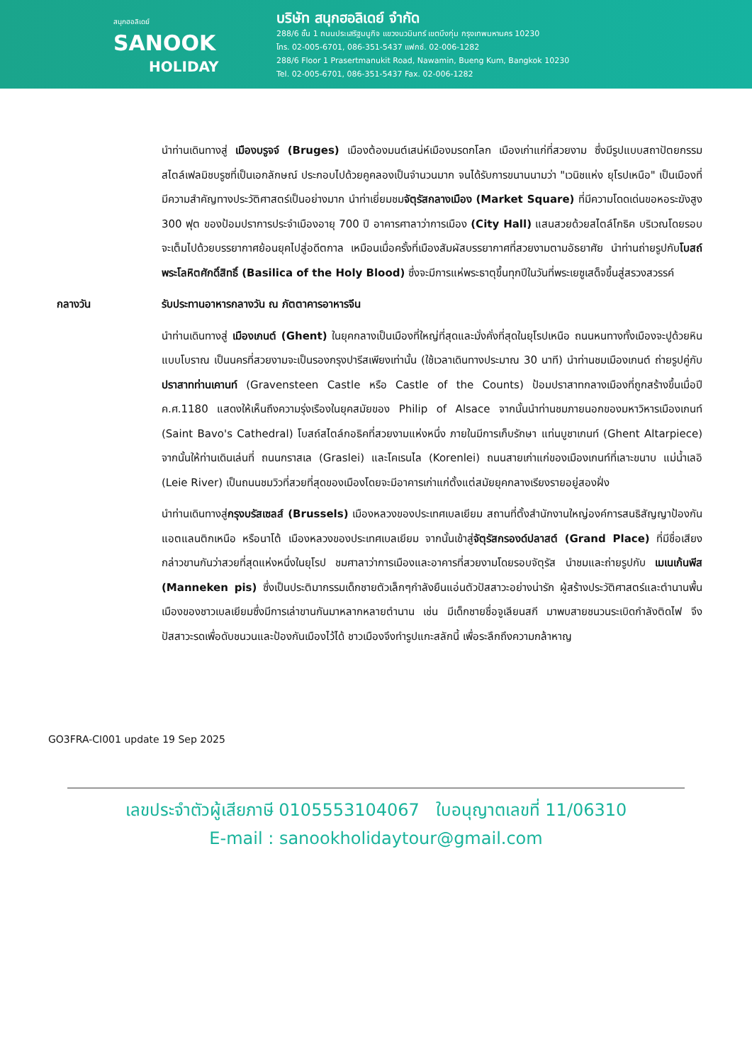สนุกฮอลิเดย์
SANOOK
HOLIDAY
บริษัท สนุกฮอลิเดย์ จำกัด
288/6 ชั้น 1 ถนนประเสริฐมนูกิจ แขวงนวมินทร์ เขตบึงกุ่ม กรุงเทพมหานคร 10230
โทร. 02-005-6701, 086-351-5437 แฟกซ์. 02-006-1282
288/6 Floor 1 Prasertmanukit Road, Nawamin, Bueng Kum, Bangkok 10230
Tel. 02-005-6701, 086-351-5437 Fax. 02-006-1282
นำท่านเดินทางสู่ เมืองบรูจจ์ (Bruges) เมืองต้องมนต์เสน่ห์เมืองมรดกโลก เมืองเก่าแก่ที่สวยงาม ซึ่งมีรูปแบบสถาปัตยกรรมสไตล์เฟลมิชบรูซที่เป็นเอกลักษณ์ ประกอบไปด้วยคูคลองเป็นจำนวนมาก จนได้รับการขนานนามว่า "เวนิชแห่ง ยุโรปเหนือ" เป็นเมืองที่มีความสำคัญทางประวัติศาสตร์เป็นอย่างมาก นำท่าเยี่ยมชมจัตุรัสกลางเมือง (Market Square) ที่มีความโดดเด่นขอหอระฆังสูง 300 ฟุต ของป้อมปราการประจำเมืองอายุ 700 ปี อาคารศาลาว่าการเมือง (City Hall) แสนสวยด้วยสไตล์โกธิค บริเวณโดยรอบจะเต็มไปด้วยบรรยากาศย้อนยุคไปสู่อดีตกาล เหมือนเมื่อครั้งที่เมืองสัมผัสบรรยากาศที่สวยงามตามอัธยาศัย นำท่านถ่ายรูปกับโบสถ์พระโลหิตศักดิ์สิทธิ์ (Basilica of the Holy Blood) ซึ่งจะมีการแห่พระธาตุขึ้นทุกปีในวันที่พระเยซูเสด็จขึ้นสู่สรวงสวรรค์
กลางวัน รับประทานอาหารกลางวัน ณ ภัตตาคารอาหารจีน
นำท่านเดินทางสู่ เมืองเกนต์ (Ghent) ในยุคกลางเป็นเมืองที่ใหญ่ที่สุดและมั่งคั่งที่สุดในยุโรปเหนือ ถนนหนทางทั้งเมืองจะปูด้วยหินแบบโบราณ เป็นนครที่สวยงามจะเป็นรองกรุงปารีสเพียงเท่านั้น (ใช้เวลาเดินทางประมาณ 30 นาที) นำท่านชมเมืองเกนต์ ถ่ายรูปคู่กับ ปราสาทท่านเคานท์ (Gravensteen Castle หรือ Castle of the Counts) ป้อมปราสาทกลางเมืองที่ถูกสร้างขึ้นเมื่อปี ค.ศ.1180 แสดงให้เห็นถึงความรุ่งเรืองในยุคสมัยของ Philip of Alsace จากนั้นนำท่านชมภายนอกของมหาวิหารเมืองเกนท์ (Saint Bavo's Cathedral) โบสถ์สไตล์กอธิคที่สวยงามแห่งหนึ่ง ภายในมีการเก็บรักษา แท่นบูชาเกนท์ (Ghent Altarpiece) จากนั้นให้ท่านเดินเล่นที่ ถนนกราสเล (Graslei) และโคเรนไล (Korenlei) ถนนสายเก่าแก่ของเมืองเกนท์ที่เลาะขนาบ แม่น้ำเลอิ (Leie River) เป็นถนนชมวิวที่สวยที่สุดของเมืองโดยจะมีอาคารเก่าแก่ตั้งแต่สมัยยุคกลางเรียงรายอยู่สองฝั่ง
นำท่านเดินทางสู่กรุงบรัสเซลส์ (Brussels) เมืองหลวงของประเทศเบลเยียม สถานที่ตั้งสำนักงานใหญ่องค์การสนธิสัญญาป้องกันแอตแลนติกเหนือ หรือนาโต้ เมืองหลวงของประเทศเบลเยียม จากนั้นเข้าสู่จัตุรัสกรองด์ปลาสต์ (Grand Place) ที่มีชื่อเสียงกล่าวขานกันว่าสวยที่สุดแห่งหนึ่งในยุโรป ชมศาลาว่าการเมืองและอาคารที่สวยงามโดยรอบจัตุรัส นำชมและถ่ายรูปกับ เมเนเก้นพีส (Manneken pis) ซึ่งเป็นประติมากรรมเด็กชายตัวเล็กๆกำลังยืนแอ่นตัวปัสสาวะอย่างน่ารัก ผู้สร้างประวัติศาสตร์และตำนานพื้นเมืองของชาวเบลเยียมซึ่งมีการเล่าขานกันมาหลากหลายตำนาน เช่น มีเด็กชายชื่อจูเลียนสกี มาพบสายชนวนระเบิดกำลังติดไฟ จึงปัสสาวะรดเพื่อดับชนวนและป้องกันเมืองไว้ได้ ชาวเมืองจึงทำรูปแกะสลักนี้ เพื่อระลึกถึงความกล้าหาญ
GO3FRA-CI001 update 19 Sep 2025
เลขประจำตัวผู้เสียภาษี 0105553104067 ใบอนุญาตเลขที่ 11/06310
E-mail : sanookholidaytour@gmail.com